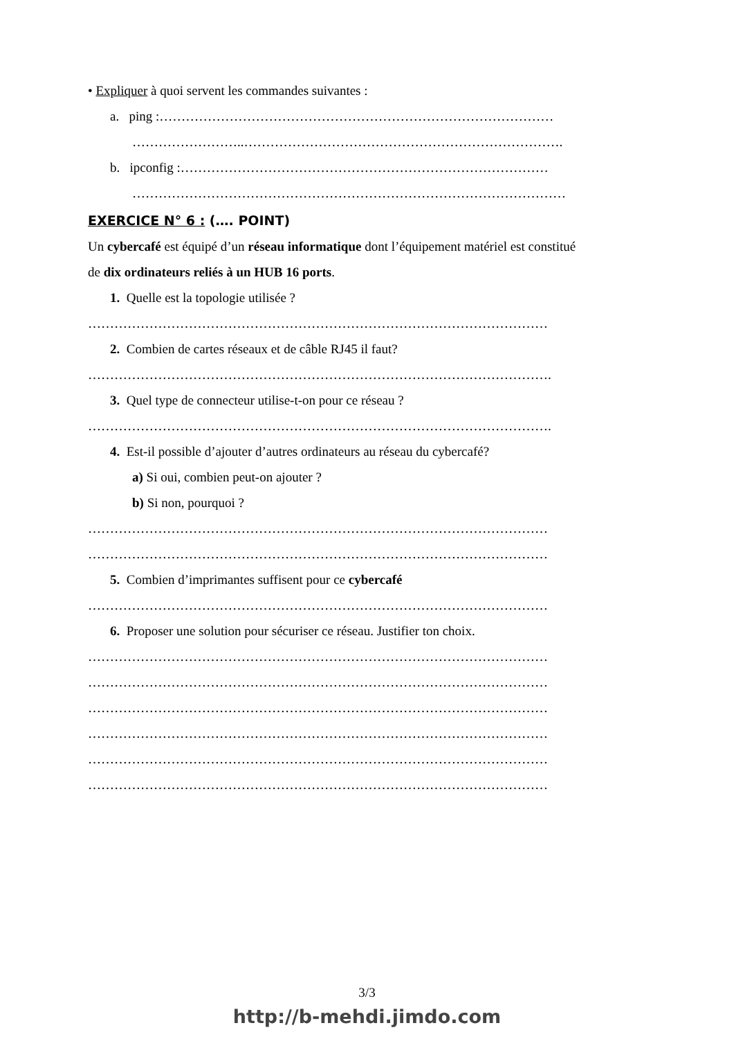• Expliquer à quoi servent les commandes suivantes :
a. ping :………………………………………………………………………………
……………………..……………………………………………………………….
b. ipconfig :…………………………………………………………………………
………………………………………………………………………………………
EXERCICE N° 6 : (…. POINT)
Un cybercafé est équipé d’un réseau informatique dont l’équipement matériel est constitué
de dix ordinateurs reliés à un HUB 16 ports.
1. Quelle est la topologie utilisée ?
……………………………………………………………………………………………
2. Combien de cartes réseaux et de câble RJ45 il faut?
…………………………………………………………………………………………….
3. Quel type de connecteur utilise-t-on pour ce réseau ?
…………………………………………………………………………………………….
4. Est-il possible d’ajouter d’autres ordinateurs au réseau du cybercafé?
a) Si oui, combien peut-on ajouter ?
b) Si non, pourquoi ?
……………………………………………………………………………………………
……………………………………………………………………………………………
5. Combien d’imprimantes suffisent pour ce cybercafé
……………………………………………………………………………………………
6. Proposer une solution pour sécuriser ce réseau. Justifier ton choix.
……………………………………………………………………………………………
……………………………………………………………………………………………
……………………………………………………………………………………………
……………………………………………………………………………………………
……………………………………………………………………………………………
……………………………………………………………………………………………
3/3
http://b-mehdi.jimdo.com